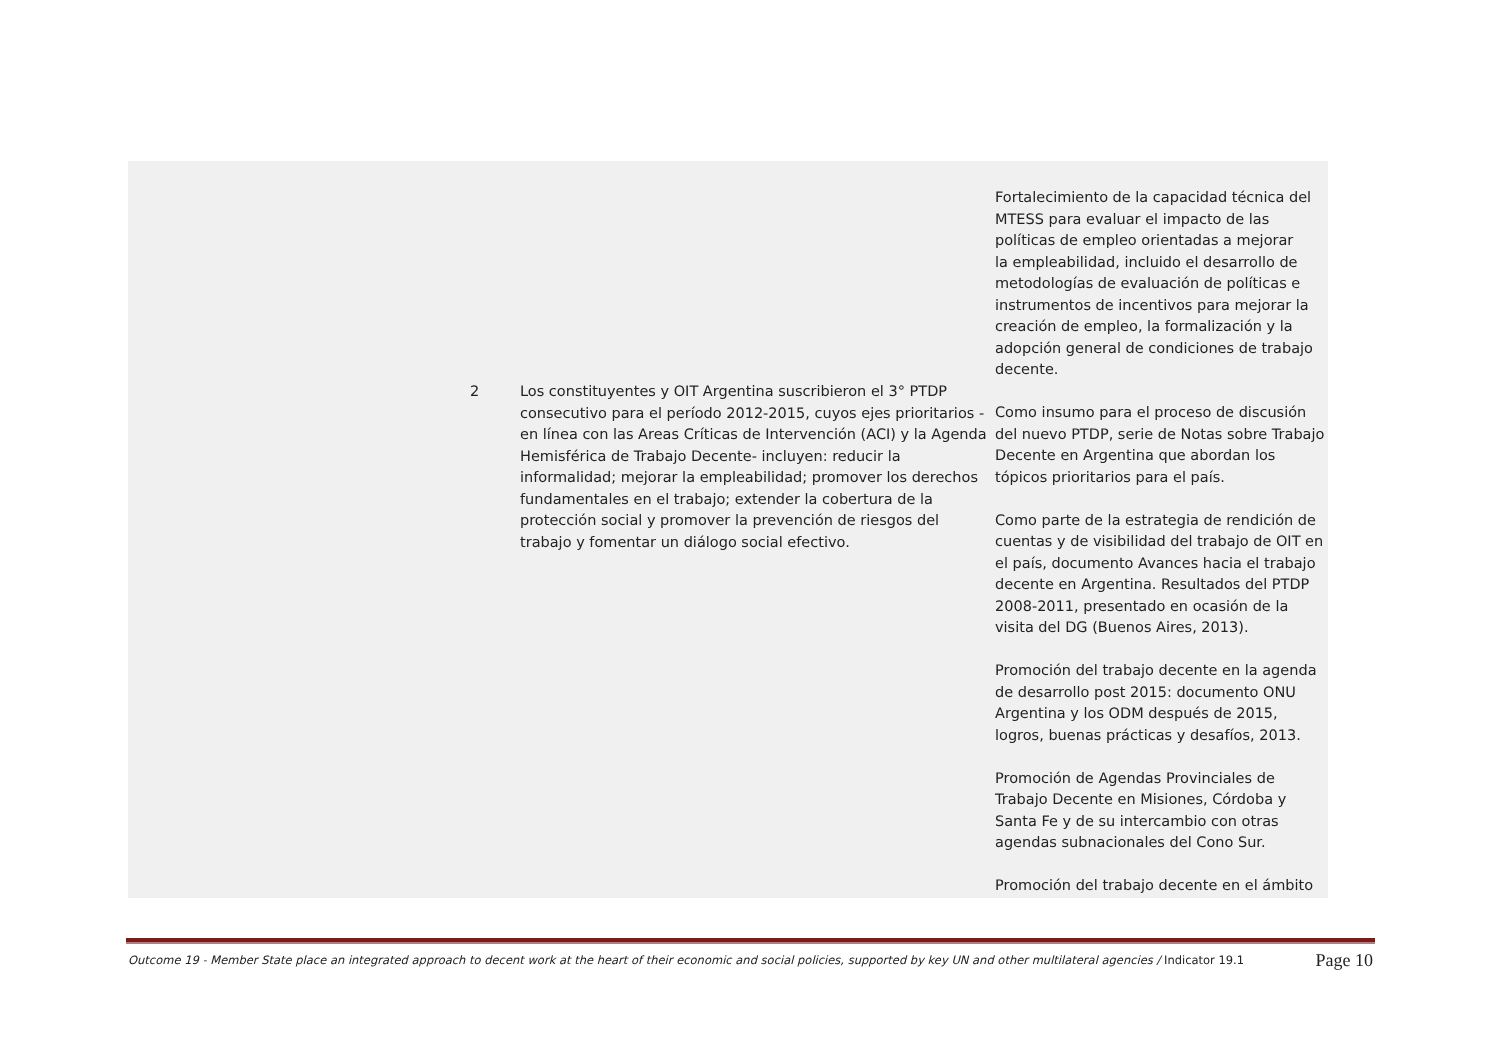| | | | Fortalecimiento de la capacidad técnica del MTESS para evaluar el impacto de las políticas de empleo orientadas a mejorar la empleabilidad, incluido el desarrollo de metodologías de evaluación de políticas e instrumentos de incentivos para mejorar la creación de empleo, la formalización y la adopción general de condiciones de trabajo decente. |
| | 2 | Los constituyentes y OIT Argentina suscribieron el 3° PTDP consecutivo para el período 2012-2015, cuyos ejes prioritarios -en línea con las Areas Críticas de Intervención (ACI) y la Agenda Hemisférica de Trabajo Decente- incluyen: reducir la informalidad; mejorar la empleabilidad; promover los derechos fundamentales en el trabajo; extender la cobertura de la protección social y promover la prevención de riesgos del trabajo y fomentar un diálogo social efectivo. | Como insumo para el proceso de discusión del nuevo PTDP, serie de Notas sobre Trabajo Decente en Argentina que abordan los tópicos prioritarios para el país. Como parte de la estrategia de rendición de cuentas y de visibilidad del trabajo de OIT en el país, documento Avances hacia el trabajo decente en Argentina. Resultados del PTDP 2008-2011, presentado en ocasión de la visita del DG (Buenos Aires, 2013). Promoción del trabajo decente en la agenda de desarrollo post 2015: documento ONU Argentina y los ODM después de 2015, logros, buenas prácticas y desafíos, 2013. Promoción de Agendas Provinciales de Trabajo Decente en Misiones, Córdoba y Santa Fe y de su intercambio con otras agendas subnacionales del Cono Sur. Promoción del trabajo decente en el ámbito |
Outcome 19 - Member State place an integrated approach to decent work at the heart of their economic and social policies, supported by key UN and other multilateral agencies / Indicator 19.1 Page 10